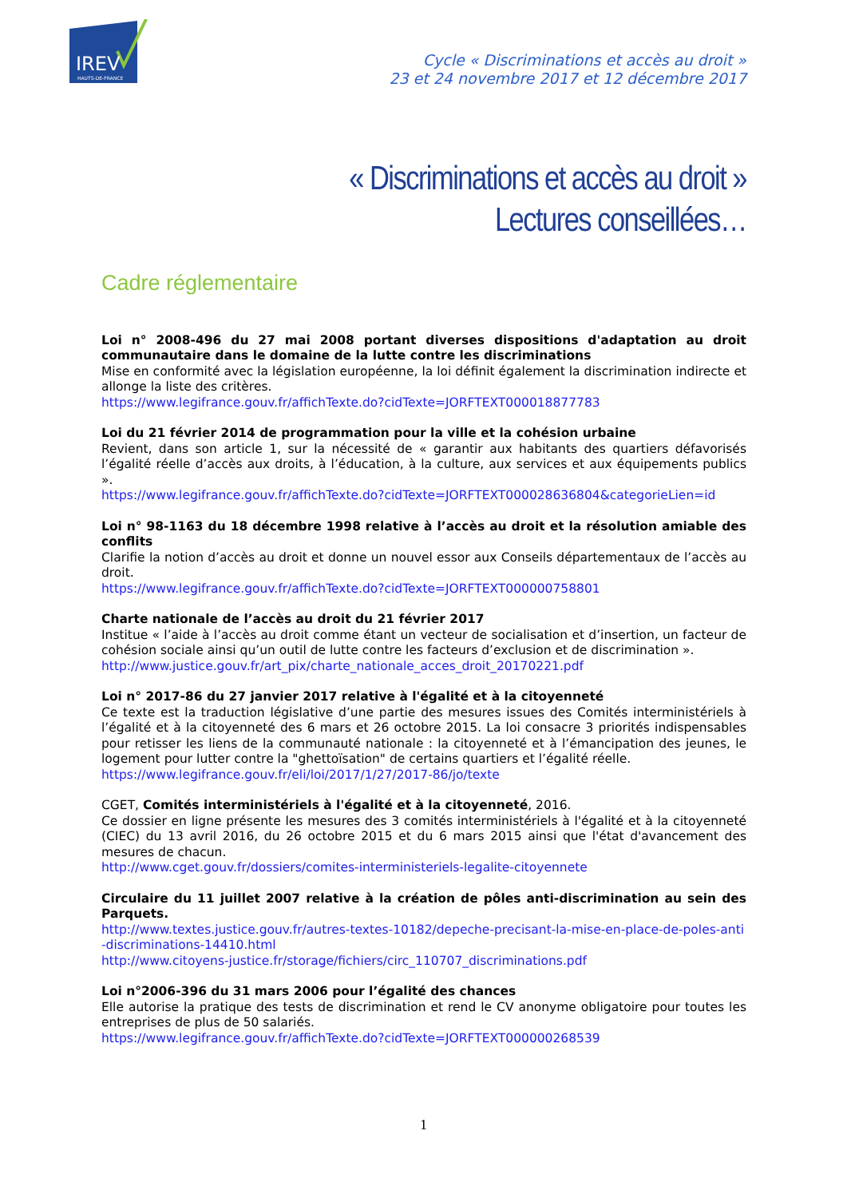IREV
HAUTS-DE-FRANCE
Cycle « Discriminations et accès au droit »
23 et 24 novembre 2017 et 12 décembre 2017
« Discriminations et accès au droit »
Lectures conseillées…
Cadre réglementaire
Loi n° 2008-496 du 27 mai 2008 portant diverses dispositions d'adaptation au droit communautaire dans le domaine de la lutte contre les discriminations
Mise en conformité avec la législation européenne, la loi définit également la discrimination indirecte et allonge la liste des critères.
https://www.legifrance.gouv.fr/affichTexte.do?cidTexte=JORFTEXT000018877783
Loi du 21 février 2014 de programmation pour la ville et la cohésion urbaine
Revient, dans son article 1, sur la nécessité de « garantir aux habitants des quartiers défavorisés l’égalité réelle d’accès aux droits, à l’éducation, à la culture, aux services et aux équipements publics ».
https://www.legifrance.gouv.fr/affichTexte.do?cidTexte=JORFTEXT000028636804&categorieLien=id
Loi n° 98-1163 du 18 décembre 1998 relative à l’accès au droit et la résolution amiable des conflits
Clarifie la notion d’accès au droit et donne un nouvel essor aux Conseils départementaux de l’accès au droit.
https://www.legifrance.gouv.fr/affichTexte.do?cidTexte=JORFTEXT000000758801
Charte nationale de l’accès au droit du 21 février 2017
Institue « l’aide à l’accès au droit comme étant un vecteur de socialisation et d’insertion, un facteur de cohésion sociale ainsi qu’un outil de lutte contre les facteurs d’exclusion et de discrimination ».
http://www.justice.gouv.fr/art_pix/charte_nationale_acces_droit_20170221.pdf
Loi n° 2017-86 du 27 janvier 2017 relative à l'égalité et à la citoyenneté
Ce texte est la traduction législative d’une partie des mesures issues des Comités interministériels à l’égalité et à la citoyenneté des 6 mars et 26 octobre 2015. La loi consacre 3 priorités indispensables pour retisser les liens de la communauté nationale : la citoyenneté et à l’émancipation des jeunes, le logement pour lutter contre la "ghettoïsation" de certains quartiers et l’égalité réelle.
https://www.legifrance.gouv.fr/eli/loi/2017/1/27/2017-86/jo/texte
CGET, Comités interministériels à l'égalité et à la citoyenneté, 2016.
Ce dossier en ligne présente les mesures des 3 comités interministériels à l'égalité et à la citoyenneté (CIEC) du 13 avril 2016, du 26 octobre 2015 et du 6 mars 2015 ainsi que l'état d'avancement des mesures de chacun.
http://www.cget.gouv.fr/dossiers/comites-interministeriels-legalite-citoyennete
Circulaire du 11 juillet 2007 relative à la création de pôles anti-discrimination au sein des Parquets.
http://www.textes.justice.gouv.fr/autres-textes-10182/depeche-precisant-la-mise-en-place-de-poles-anti-discriminations-14410.html
http://www.citoyens-justice.fr/storage/fichiers/circ_110707_discriminations.pdf
Loi n°2006-396 du 31 mars 2006 pour l’égalité des chances
Elle autorise la pratique des tests de discrimination et rend le CV anonyme obligatoire pour toutes les entreprises de plus de 50 salariés.
https://www.legifrance.gouv.fr/affichTexte.do?cidTexte=JORFTEXT000000268539
1